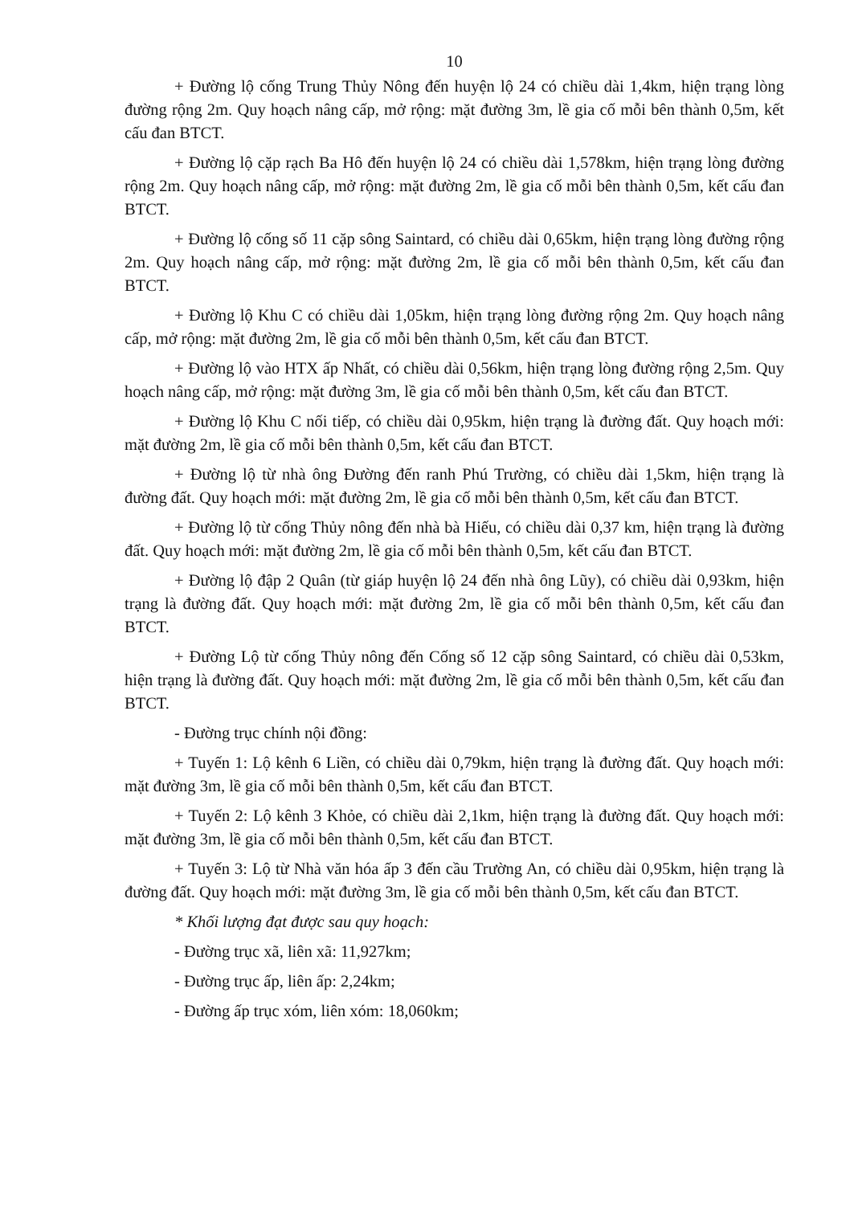10
+ Đường lộ cống Trung Thủy Nông đến huyện lộ 24 có chiều dài 1,4km, hiện trạng lòng đường rộng 2m. Quy hoạch nâng cấp, mở rộng: mặt đường 3m, lề gia cố mỗi bên thành 0,5m, kết cấu đan BTCT.
+ Đường lộ cặp rạch Ba Hô đến huyện lộ 24 có chiều dài 1,578km, hiện trạng lòng đường rộng 2m. Quy hoạch nâng cấp, mở rộng: mặt đường 2m, lề gia cố mỗi bên thành 0,5m, kết cấu đan BTCT.
+ Đường lộ cống số 11 cặp sông Saintard, có chiều dài 0,65km, hiện trạng lòng đường rộng 2m. Quy hoạch nâng cấp, mở rộng: mặt đường 2m, lề gia cố mỗi bên thành 0,5m, kết cấu đan BTCT.
+ Đường lộ Khu C có chiều dài 1,05km, hiện trạng lòng đường rộng 2m. Quy hoạch nâng cấp, mở rộng: mặt đường 2m, lề gia cố mỗi bên thành 0,5m, kết cấu đan BTCT.
+ Đường lộ vào HTX ấp Nhất, có chiều dài 0,56km, hiện trạng lòng đường rộng 2,5m. Quy hoạch nâng cấp, mở rộng: mặt đường 3m, lề gia cố mỗi bên thành 0,5m, kết cấu đan BTCT.
+ Đường lộ Khu C nối tiếp, có chiều dài 0,95km, hiện trạng là đường đất. Quy hoạch mới: mặt đường 2m, lề gia cố mỗi bên thành 0,5m, kết cấu đan BTCT.
+ Đường lộ từ nhà ông Đường đến ranh Phú Trường, có chiều dài 1,5km, hiện trạng là đường đất. Quy hoạch mới: mặt đường 2m, lề gia cố mỗi bên thành 0,5m, kết cấu đan BTCT.
+ Đường lộ từ cống Thủy nông đến nhà bà Hiếu, có chiều dài 0,37 km, hiện trạng là đường đất. Quy hoạch mới: mặt đường 2m, lề gia cố mỗi bên thành 0,5m, kết cấu đan BTCT.
+ Đường lộ đập 2 Quân (từ giáp huyện lộ 24 đến nhà ông Lũy), có chiều dài 0,93km, hiện trạng là đường đất. Quy hoạch mới: mặt đường 2m, lề gia cố mỗi bên thành 0,5m, kết cấu đan BTCT.
+ Đường Lộ từ cống Thủy nông đến Cống số 12 cặp sông Saintard, có chiều dài 0,53km, hiện trạng là đường đất. Quy hoạch mới: mặt đường 2m, lề gia cố mỗi bên thành 0,5m, kết cấu đan BTCT.
- Đường trục chính nội đồng:
+ Tuyến 1: Lộ kênh 6 Liền, có chiều dài 0,79km, hiện trạng là đường đất. Quy hoạch mới: mặt đường 3m, lề gia cố mỗi bên thành 0,5m, kết cấu đan BTCT.
+ Tuyến 2: Lộ kênh 3 Khỏe, có chiều dài 2,1km, hiện trạng là đường đất. Quy hoạch mới: mặt đường 3m, lề gia cố mỗi bên thành 0,5m, kết cấu đan BTCT.
+ Tuyến 3: Lộ từ Nhà văn hóa ấp 3 đến cầu Trường An, có chiều dài 0,95km, hiện trạng là đường đất. Quy hoạch mới: mặt đường 3m, lề gia cố mỗi bên thành 0,5m, kết cấu đan BTCT.
* Khối lượng đạt được sau quy hoạch:
- Đường trục xã, liên xã: 11,927km;
- Đường trục ấp, liên ấp: 2,24km;
- Đường ấp trục xóm, liên xóm: 18,060km;